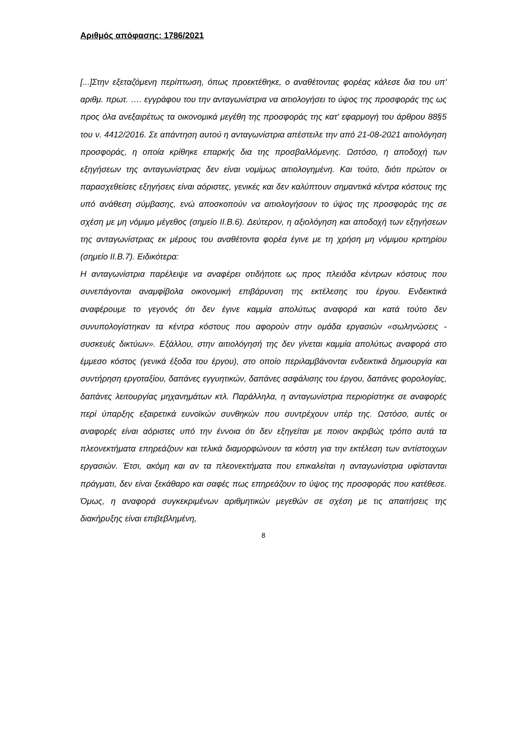Αριθμός απόφασης: 1786/2021
[...]Στην εξεταζόμενη περίπτωση, όπως προεκτέθηκε, ο αναθέτοντας φορέας κάλεσε δια του υπ' αριθμ. πρωτ. …. εγγράφου του την ανταγωνίστρια να αιτιολογήσει το ύψος της προσφοράς της ως προς όλα ανεξαιρέτως τα οικονομικά μεγέθη της προσφοράς της κατ' εφαρμογή του άρθρου 88§5 του ν. 4412/2016. Σε απάντηση αυτού η ανταγωνίστρια απέστειλε την από 21-08-2021 αιτιολόγηση προσφοράς, η οποία κρίθηκε επαρκής δια της προσβαλλόμενης. Ωστόσο, η αποδοχή των εξηγήσεων της ανταγωνίστριας δεν είναι νομίμως αιτιολογημένη. Και τούτο, διότι πρώτον οι παρασχεθείσες εξηγήσεις είναι αόριστες, γενικές και δεν καλύπτουν σημαντικά κέντρα κόστους της υπό ανάθεση σύμβασης, ενώ αποσκοπούν να αιτιολογήσουν το ύψος της προσφοράς της σε σχέση με μη νόμιμο μέγεθος (σημείο ΙΙ.Β.6). Δεύτερον, η αξιολόγηση και αποδοχή των εξηγήσεων της ανταγωνίστριας εκ μέρους του αναθέτοντα φορέα έγινε με τη χρήση μη νόμιμου κριτηρίου (σημείο ΙΙ.Β.7). Ειδικότερα:
Η ανταγωνίστρια παρέλειψε να αναφέρει οτιδήποτε ως προς πλειάδα κέντρων κόστους που συνεπάγονται αναμφίβολα οικονομική επιβάρυνση της εκτέλεσης του έργου. Ενδεικτικά αναφέρουμε το γεγονός ότι δεν έγινε καμμία απολύτως αναφορά και κατά τούτο δεν συνυπολογίστηκαν τα κέντρα κόστους που αφορούν στην ομάδα εργασιών «σωληνώσεις - συσκευές δικτύων». Εξάλλου, στην αιτιολόγησή της δεν γίνεται καμμία απολύτως αναφορά στο έμμεσο κόστος (γενικά έξοδα του έργου), στο οποίο περιλαμβάνονται ενδεικτικά δημιουργία και συντήρηση εργοταξίου, δαπάνες εγγυητικών, δαπάνες ασφάλισης του έργου, δαπάνες φορολογίας, δαπάνες λειτουργίας μηχανημάτων κτλ. Παράλληλα, η ανταγωνίστρια περιορίστηκε σε αναφορές περί ύπαρξης εξαιρετικά ευνοϊκών συνθηκών που συντρέχουν υπέρ της. Ωστόσο, αυτές οι αναφορές είναι αόριστες υπό την έννοια ότι δεν εξηγείται με ποιον ακριβώς τρόπο αυτά τα πλεονεκτήματα επηρεάζουν και τελικά διαμορφώνουν τα κόστη για την εκτέλεση των αντίστοιχων εργασιών. Έτσι, ακόμη και αν τα πλεονεκτήματα που επικαλείται η ανταγωνίστρια υφίστανται πράγματι, δεν είναι ξεκάθαρο και σαφές πως επηρεάζουν το ύψος της προσφοράς που κατέθεσε. Όμως, η αναφορά συγκεκριμένων αριθμητικών μεγεθών σε σχέση με τις απαιτήσεις της διακήρυξης είναι επιβεβλημένη,
8